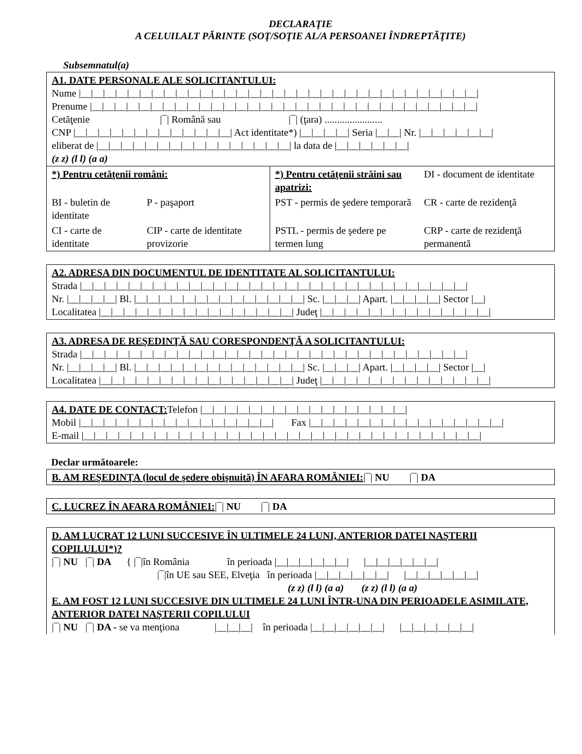DECLARAŢIE
A CELUILALT PĂRINTE (SOŢ/SOŢIE AL/A PERSOANEI ÎNDREPTĂŢITE)
Subsemnatul(a)
A1. DATE PERSONALE ALE SOLICITANTULUI:
Nume |__|__|__|__|__|__|__|__|__|__|__|__|__|__|__|__|__|__|__|__|__|__|__|__|__|__|__|__|__|__|__|__|__|
Prenume |__|__|__|__|__|__|__|__|__|__|__|__|__|__|__|__|__|__|__|__|__|__|__|__|__|__|__|__|__|__|__|__|
Cetăţenie |¯| Română sau |¯| (ţara) .......................
CNP |__|__|__|__|__|__|__|__|__|__|__|__|__| Act identitate*) |__|__|__|__| Seria |__|__| Nr. |__|__|__|__|__|__|
eliberat de |__|__|__|__|__|__|__|__|__|__|__|__|__|__|__|__| la data de |__|__|__|__|__|__|
(z z) (l l) (a a)
| *) Pentru cetăţenii români: | | *) Pentru cetăţenii străini sau apatrizi: | DI - document de identitate |
| BI - buletin de identitate | P - paşaport | PST - permis de şedere temporară | CR - carte de rezidenţă |
| CI - carte de identitate | CIP - carte de identitate provizorie | PSTL - permis de şedere pe termen lung | CRP - carte de rezidenţă permanentă |
A2. ADRESA DIN DOCUMENTUL DE IDENTITATE AL SOLICITANTULUI:
Strada |__|__|__|__|__|__|__|__|__|__|__|__|__|__|__|__|__|__|__|__|__|__|__|__|__|__|__|__|__|__|__|__|
Nr. |__|__|__|__| Bl. |__|__|__|__|__|__|__|__|__|__|__|__|__|__| Sc. |__|__|__| Apart. |__|__|__|__| Sector |__|
Localitatea |__|__|__|__|__|__|__|__|__|__|__|__|__|__|__|__| Judeţ |__|__|__|__|__|__|__|__|__|__|__|__|__|__|
A3. ADRESA DE REŞEDINŢĂ SAU CORESPONDENŢĂ A SOLICITANTULUI:
Strada |__|__|__|__|__|__|__|__|__|__|__|__|__|__|__|__|__|__|__|__|__|__|__|__|__|__|__|__|__|__|__|__|
Nr. |__|__|__|__| Bl. |__|__|__|__|__|__|__|__|__|__|__|__|__|__| Sc. |__|__|__| Apart. |__|__|__|__| Sector |__|
Localitatea |__|__|__|__|__|__|__|__|__|__|__|__|__|__|__|__| Judeţ |__|__|__|__|__|__|__|__|__|__|__|__|__|__|
A4. DATE DE CONTACT: Telefon |__|__|__|__|__|__|__|__|__|__|__|__|__|__|__|__|__|
Mobil |__|__|__|__|__|__|__|__|__|__|__|__|__|__|__|__| Fax |__|__|__|__|__|__|__|__|__|__|__|__|__|__|__|__|
E-mail |__|__|__|__|__|__|__|__|__|__|__|__|__|__|__|__|__|__|__|__|__|__|__|__|__|__|__|__|__|__|__|__|__|
Declar următoarele:
B. AM REŞEDINŢA (locul de şedere obişnuită) ÎN AFARA ROMÂNIEI:|¯| NU |¯| DA
C. LUCREZ ÎN AFARA ROMÂNIEI:|¯| NU |¯| DA
D. AM LUCRAT 12 LUNI SUCCESIVE ÎN ULTIMELE 24 LUNI, ANTERIOR DATEI NAŞTERII COPILULUI*)?
|¯| NU |¯| DA { |¯|în România în perioada |__|__|__|__|__|__| |__|__|__|__|__|__|
|¯|în UE sau SEE, Elveţia în perioada |__|__|__|__|__|__| |__|__|__|__|__|__|
(z z) (l l) (a a) (z z) (l l) (a a)
E. AM FOST 12 LUNI SUCCESIVE DIN ULTIMELE 24 LUNI ÎNTR-UNA DIN PERIOADELE ASIMILATE, ANTERIOR DATEI NAŞTERII COPILULUI
|¯| NU |¯| DA - se va menţiona |__|__|__| în perioada |__|__|__|__|__|__| |__|__|__|__|__|__|